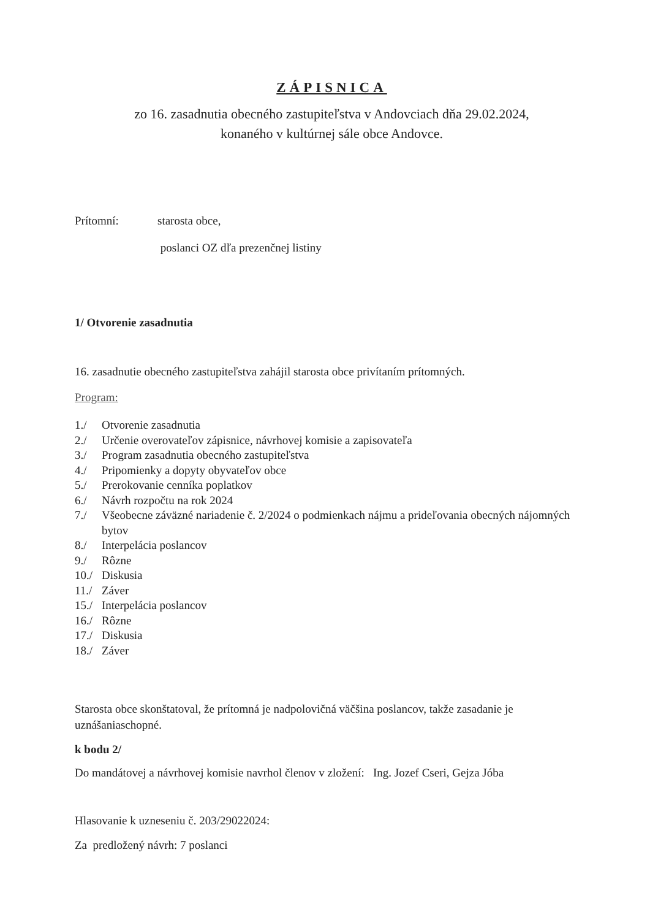ZÁPISNICA
zo 16. zasadnutia obecného zastupiteľstva v Andovciach dňa 29.02.2024,
konaného v kultúrnej sále obce Andovce.
Prítomní: starosta obce,
poslanci OZ dľa prezenčnej listiny
1/ Otvorenie zasadnutia
16. zasadnutie obecného zastupiteľstva zahájil starosta obce privítaním prítomných.
Program:
1./ Otvorenie zasadnutia
2./ Určenie overovateľov zápisnice, návrhovej komisie a zapisovateľa
3./ Program zasadnutia obecného zastupiteľstva
4./ Pripomienky a dopyty obyvateľov obce
5./ Prerokovanie cenníka poplatkov
6./ Návrh rozpočtu na rok 2024
7./ Všeobecne záväzné nariadenie č. 2/2024 o podmienkach nájmu a prideľovania obecných nájomných bytov
8./ Interpelácia poslancov
9./ Rôzne
10./ Diskusia
11./ Záver
15./ Interpelácia poslancov
16./ Rôzne
17./ Diskusia
18./ Záver
Starosta obce skonštatoval, že prítomná je nadpolovičná väčšina poslancov, takže zasadanie je uznášaniaschopné.
k bodu 2/
Do mandátovej a návrhovej komisie navrhol členov v zložení: Ing. Jozef Cseri, Gejza Jóba
Hlasovanie k uzneseniu č. 203/29022024:
Za predložený návrh: 7 poslanci